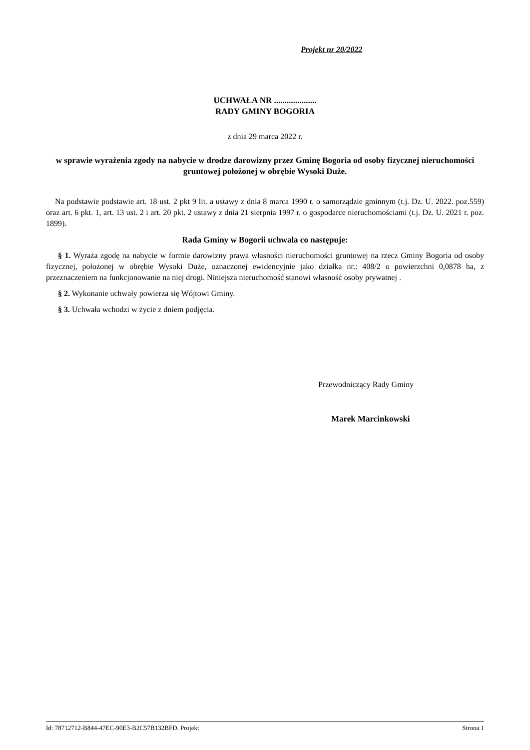Projekt nr 20/2022
UCHWAŁA NR ....................
RADY GMINY BOGORIA
z dnia 29 marca 2022 r.
w sprawie wyrażenia zgody na nabycie w drodze darowizny przez Gminę Bogoria od osoby fizycznej nieruchomości gruntowej położonej w obrębie Wysoki Duże.
Na podstawie podstawie art. 18 ust. 2 pkt 9 lit. a ustawy z dnia 8 marca 1990 r. o samorządzie gminnym (t.j. Dz. U. 2022. poz.559) oraz art. 6 pkt. 1, art. 13 ust. 2 i art. 20 pkt. 2 ustawy z dnia 21 sierpnia 1997 r. o gospodarce nieruchomościami (t.j. Dz. U. 2021 r. poz. 1899).
Rada Gminy w Bogorii uchwala co następuje:
§ 1. Wyraża zgodę na nabycie w formie darowizny prawa własności nieruchomości gruntowej na rzecz Gminy Bogoria od osoby fizycznej, położonej w obrębie Wysoki Duże, oznaczonej ewidencyjnie jako działka nr.: 408/2 o powierzchni 0,0878 ha, z przeznaczeniem na funkcjonowanie na niej drogi. Niniejsza nieruchomość stanowi własność osoby prywatnej .
§ 2. Wykonanie uchwały powierza się Wójtowi Gminy.
§ 3. Uchwała wchodzi w życie z dniem podjęcia.
Przewodniczący Rady Gminy
Marek Marcinkowski
Id: 78712712-B844-47EC-90E3-B2C57B132BFD. Projekt Strona 1